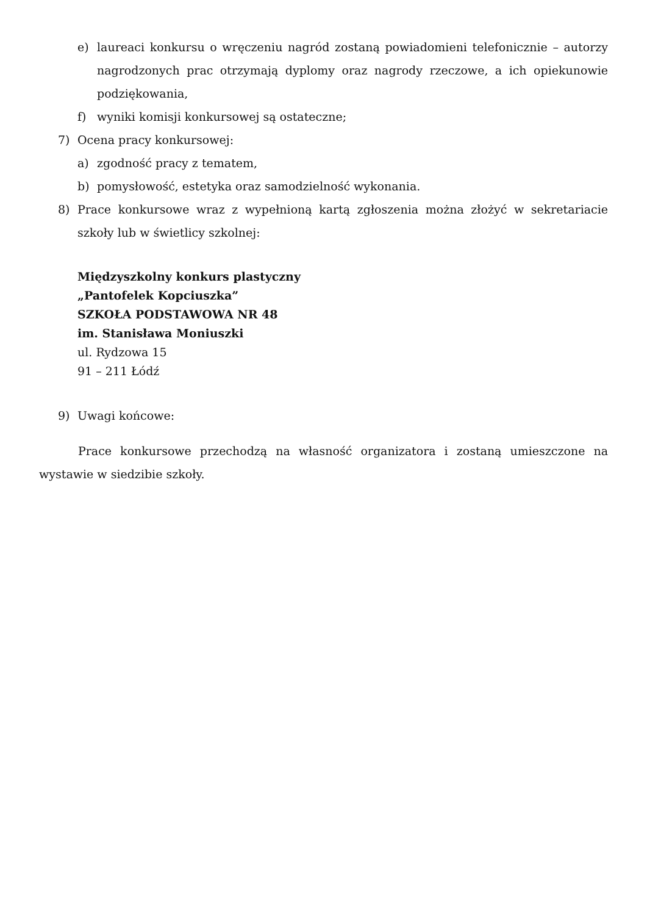e) laureaci konkursu o wręczeniu nagród zostaną powiadomieni telefonicznie – autorzy nagrodzonych prac otrzymają dyplomy oraz nagrody rzeczowe, a ich opiekunowie podziękowania,
f) wyniki komisji konkursowej są ostateczne;
7) Ocena pracy konkursowej:
a) zgodność pracy z tematem,
b) pomysłowość, estetyka oraz samodzielność wykonania.
8) Prace konkursowe wraz z wypełnioną kartą zgłoszenia można złożyć w sekretariacie szkoły lub w świetlicy szkolnej:
Międzyszkolny konkurs plastyczny
„Pantofelek Kopciuszka”
SZKOŁA PODSTAWOWA NR 48
im. Stanisława Moniuszki
ul. Rydzowa 15
91 – 211 Łódź
9) Uwagi końcowe:
Prace konkursowe przechodzą na własność organizatora i zostaną umieszczone na wystawie w siedzibie szkoły.